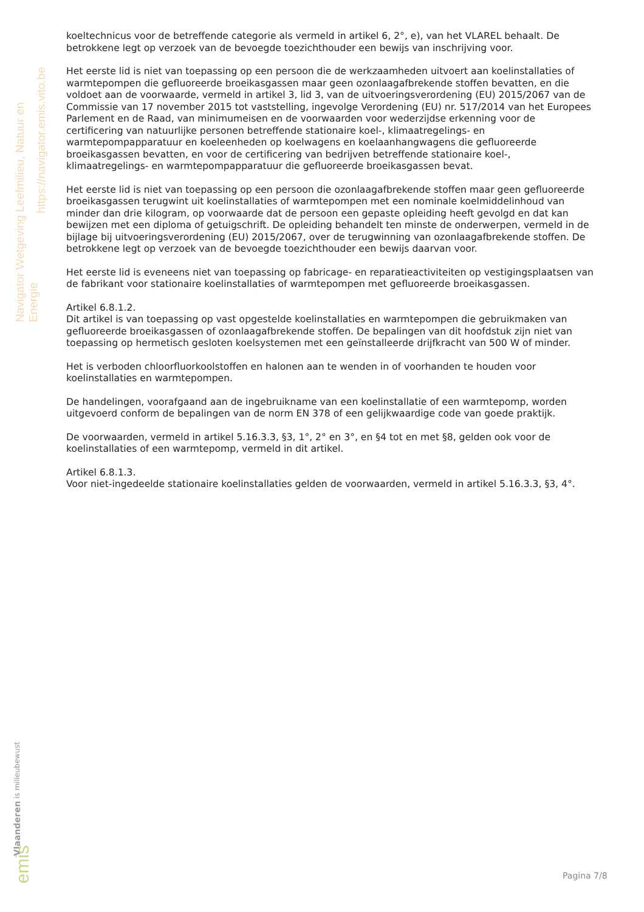Navigator Wetgeving Leefmilieu, Natuur en Energie
https://navigator.emis.vito.be
koeltechnicus voor de betreffende categorie als vermeld in artikel 6, 2°, e), van het VLAREL behaalt. De betrokkene legt op verzoek van de bevoegde toezichthouder een bewijs van inschrijving voor.
Het eerste lid is niet van toepassing op een persoon die de werkzaamheden uitvoert aan koelinstallaties of warmtepompen die gefluoreerde broeikasgassen maar geen ozonlaagafbrekende stoffen bevatten, en die voldoet aan de voorwaarde, vermeld in artikel 3, lid 3, van de uitvoeringsverordening (EU) 2015/2067 van de Commissie van 17 november 2015 tot vaststelling, ingevolge Verordening (EU) nr. 517/2014 van het Europees Parlement en de Raad, van minimumeisen en de voorwaarden voor wederzijdse erkenning voor de certificering van natuurlijke personen betreffende stationaire koel-, klimaatregelings- en warmtepompapparatuur en koeleenheden op koelwagens en koelaanhangwagens die gefluoreerde broeikasgassen bevatten, en voor de certificering van bedrijven betreffende stationaire koel-, klimaatregelings- en warmtepompapparatuur die gefluoreerde broeikasgassen bevat.
Het eerste lid is niet van toepassing op een persoon die ozonlaagafbrekende stoffen maar geen gefluoreerde broeikasgassen terugwint uit koelinstallaties of warmtepompen met een nominale koelmiddelinhoud van minder dan drie kilogram, op voorwaarde dat de persoon een gepaste opleiding heeft gevolgd en dat kan bewijzen met een diploma of getuigschrift. De opleiding behandelt ten minste de onderwerpen, vermeld in de bijlage bij uitvoeringsverordening (EU) 2015/2067, over de terugwinning van ozonlaagafbrekende stoffen. De betrokkene legt op verzoek van de bevoegde toezichthouder een bewijs daarvan voor.
Het eerste lid is eveneens niet van toepassing op fabricage- en reparatieactiviteiten op vestigingsplaatsen van de fabrikant voor stationaire koelinstallaties of warmtepompen met gefluoreerde broeikasgassen.
Artikel 6.8.1.2.
Dit artikel is van toepassing op vast opgestelde koelinstallaties en warmtepompen die gebruikmaken van gefluoreerde broeikasgassen of ozonlaagafbrekende stoffen. De bepalingen van dit hoofdstuk zijn niet van toepassing op hermetisch gesloten koelsystemen met een geïnstalleerde drijfkracht van 500 W of minder.
Het is verboden chloorfluorkoolstoffen en halonen aan te wenden in of voorhanden te houden voor koelinstallaties en warmtepompen.
De handelingen, voorafgaand aan de ingebruikname van een koelinstallatie of een warmtepomp, worden uitgevoerd conform de bepalingen van de norm EN 378 of een gelijkwaardige code van goede praktijk.
De voorwaarden, vermeld in artikel 5.16.3.3, §3, 1°, 2° en 3°, en §4 tot en met §8, gelden ook voor de koelinstallaties of een warmtepomp, vermeld in dit artikel.
Artikel 6.8.1.3.
Voor niet-ingedeelde stationaire koelinstallaties gelden de voorwaarden, vermeld in artikel 5.16.3.3, §3, 4°.
Vlaanderen is milieubewust
emis
Pagina 7/8